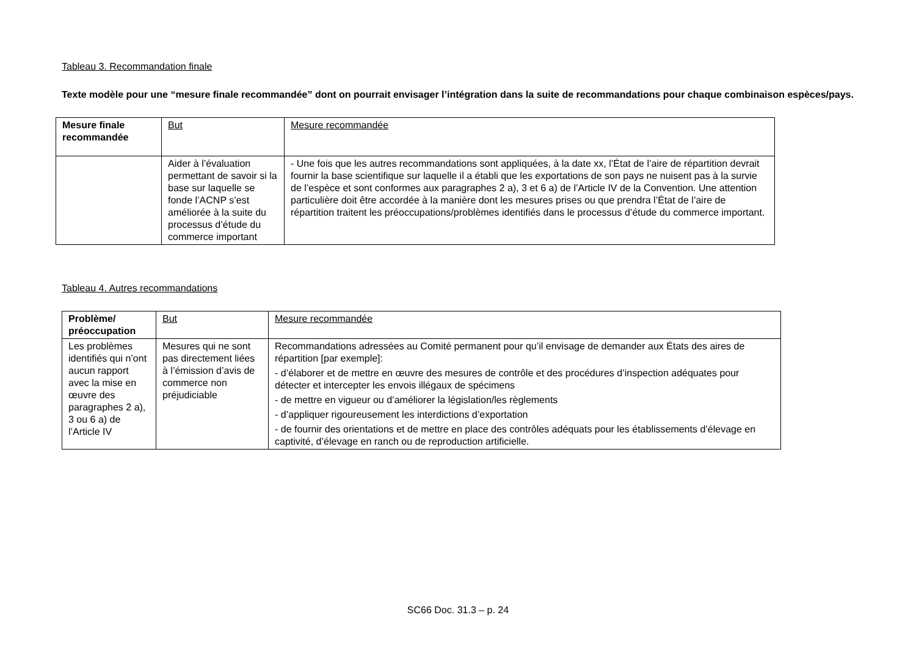Tableau 3. Recommandation finale
Texte modèle pour une “mesure finale recommandée” dont on pourrait envisager l’intégration dans la suite de recommandations pour chaque combinaison espèces/pays.
| Mesure finale recommandée | But | Mesure recommandée |
| --- | --- | --- |
| | Aider à l’évaluation permettant de savoir si la base sur laquelle se fonde l’ACNP s’est améliorée à la suite du processus d’étude du commerce important | - Une fois que les autres recommandations sont appliquées, à la date xx, l’État de l’aire de répartition devrait fournir la base scientifique sur laquelle il a établi que les exportations de son pays ne nuisent pas à la survie de l’espèce et sont conformes aux paragraphes 2 a), 3 et 6 a) de l’Article IV de la Convention. Une attention particulière doit être accordée à la manière dont les mesures prises ou que prendra l’État de l’aire de répartition traitent les préoccupations/problèmes identifiés dans le processus d’étude du commerce important. |
Tableau 4. Autres recommandations
| Problème/ préoccupation | But | Mesure recommandée |
| --- | --- | --- |
| Les problèmes identifiés qui n’ont aucun rapport avec la mise en œuvre des paragraphes 2 a), 3 ou 6 a) de l’Article IV | Mesures qui ne sont pas directement liées à l’émission d’avis de commerce non préjudiciable | Recommandations adressées au Comité permanent pour qu’il envisage de demander aux États des aires de répartition [par exemple]: - d’élaborer et de mettre en œuvre des mesures de contrôle et des procédures d’inspection adéquates pour détecter et intercepter les envois illégaux de spécimens - de mettre en vigueur ou d’améliorer la législation/les règlements - d’appliquer rigoureusement les interdictions d’exportation - de fournir des orientations et de mettre en place des contrôles adéquats pour les établissements d’élevage en captivité, d’élevage en ranch ou de reproduction artificielle. |
SC66 Doc. 31.3 – p. 24